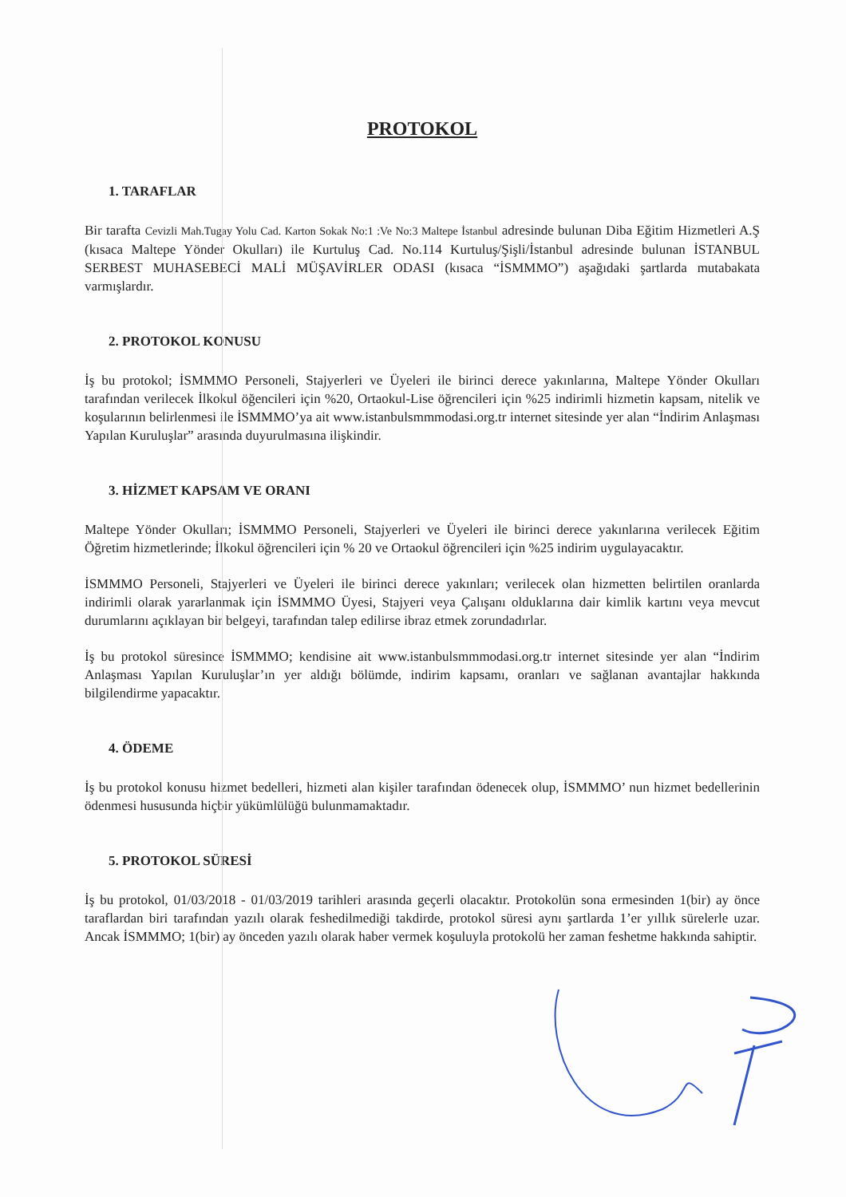PROTOKOL
1. TARAFLAR
Bir tarafta Cevizli Mah.Tugay Yolu Cad. Karton Sokak No:1 :Ve No:3 Maltepe İstanbul adresinde bulunan Diba Eğitim Hizmetleri A.Ş (kısaca Maltepe Yönder Okulları) ile Kurtuluş Cad. No.114 Kurtuluş/Şişli/İstanbul adresinde bulunan İSTANBUL SERBEST MUHASEBECİ MALİ MÜŞAVİRLER ODASI (kısaca “İSMMMO”) aşağıdaki şartlarda mutabakata varmışlardır.
2. PROTOKOL KONUSU
İş bu protokol; İSMMMO Personeli, Stajyerleri ve Üyeleri ile birinci derece yakınlarına, Maltepe Yönder Okulları tarafından verilecek İlkokul öğencileri için %20, Ortaokul-Lise öğrencileri için %25 indirimli hizmetin kapsam, nitelik ve koşularının belirlenmesi ile İSMMMO’ya ait www.istanbulsmmmodasi.org.tr internet sitesinde yer alan “İndirim Anlaşması Yapılan Kuruluşlar” arasında duyurulmasına ilişkindir.
3. HİZMET KAPSAM VE ORANI
Maltepe Yönder Okulları; İSMMMO Personeli, Stajyerleri ve Üyeleri ile birinci derece yakınlarına verilecek Eğitim Öğretim hizmetlerinde; İlkokul öğrencileri için % 20 ve Ortaokul öğrencileri için %25 indirim uygulayacaktır.
İSMMMO Personeli, Stajyerleri ve Üyeleri ile birinci derece yakınları; verilecek olan hizmetten belirtilen oranlarda indirimli olarak yararlanmak için İSMMMO Üyesi, Stajyeri veya Çalışanı olduklarına dair kimlik kartını veya mevcut durumlarını açıklayan bir belgeyi, tarafından talep edilirse ibraz etmek zorundadırlar.
İş bu protokol süresince İSMMMO; kendisine ait www.istanbulsmmmodasi.org.tr internet sitesinde yer alan “İndirim Anlaşması Yapılan Kuruluşlar’ın yer aldığı bölümde, indirim kapsamı, oranları ve sağlanan avantajlar hakkında bilgilendirme yapacaktır.
4. ÖDEME
İş bu protokol konusu hizmet bedelleri, hizmeti alan kişiler tarafından ödenecek olup, İSMMMO’ nun hizmet bedellerinin ödenmesi hususunda hiçbir yükümlülüğü bulunmamaktadır.
5. PROTOKOL SÜRESİ
İş bu protokol, 01/03/2018 - 01/03/2019 tarihleri arasında geçerli olacaktır. Protokolün sona ermesinden 1(bir) ay önce taraflardan biri tarafından yazılı olarak feshedilmediği takdirde, protokol süresi aynı şartlarda 1’er yıllık sürelerle uzar. Ancak İSMMMO; 1(bir) ay önceden yazılı olarak haber vermek koşuluyla protokolü her zaman feshetme hakkında sahiptir.